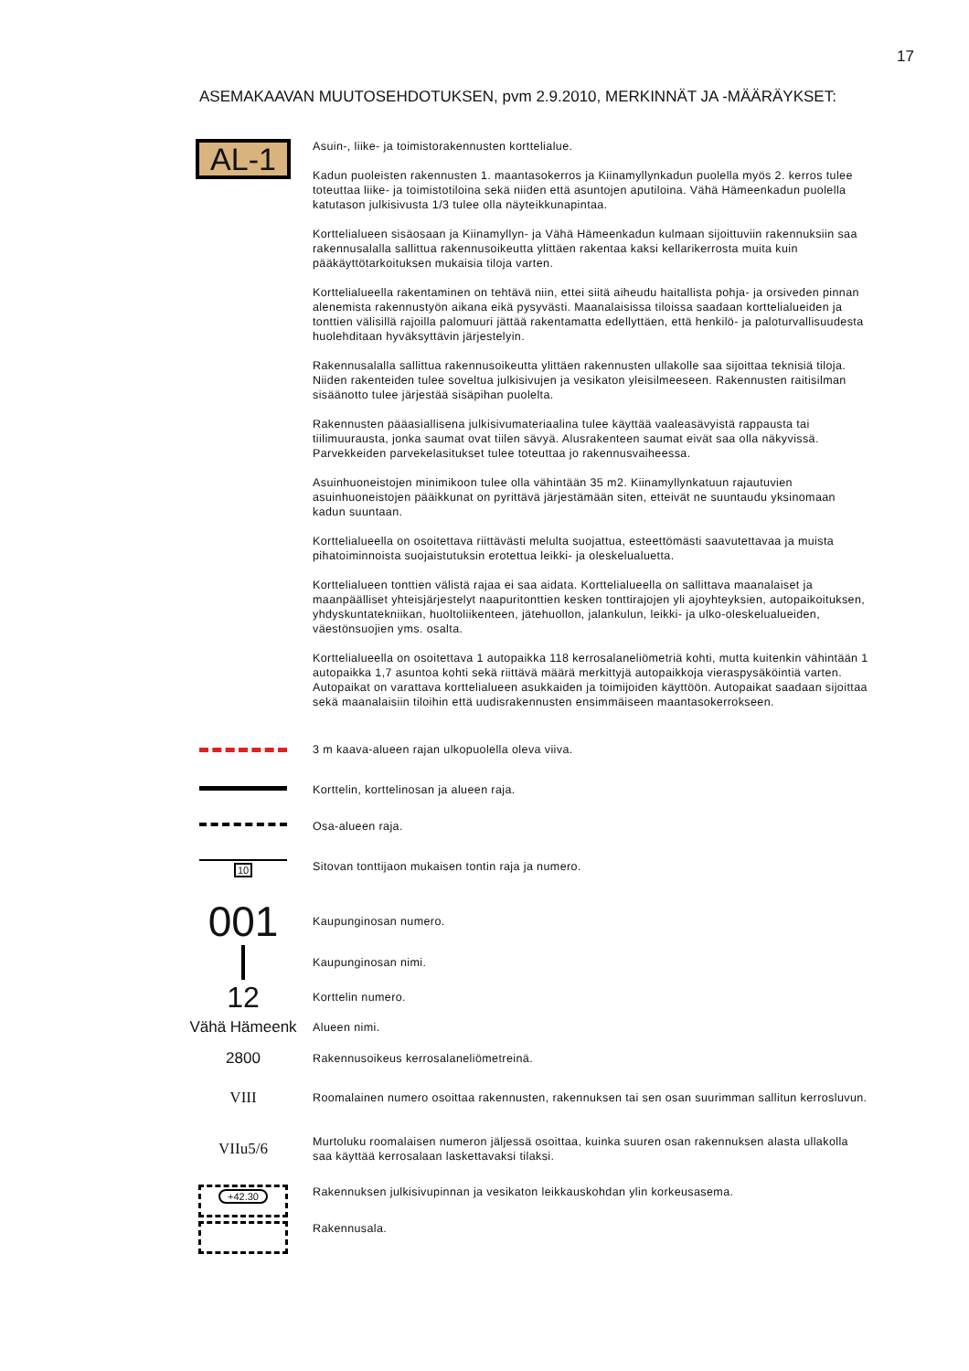17
ASEMAKAAVAN MUUTOSEHDOTUKSEN, pvm 2.9.2010, MERKINNÄT JA -MÄÄRÄYKSET:
AL-1
Asuin-, liike- ja toimistorakennusten korttelialue.
Kadun puoleisten rakennusten 1. maantasokerros ja Kiinamyllynkadun puolella myös 2. kerros tulee toteuttaa liike- ja toimistotiloina sekä niiden että asuntojen aputiloina. Vähä Hämeenkadun puolella katutason julkisivusta 1/3 tulee olla näyteikkunapintaa.
Korttelialueen sisäosaan ja Kiinamyllyn- ja Vähä Hämeenkadun kulmaan sijoittuviin rakennuksiin saa rakennusalalla sallittua rakennusoikeutta ylittäen rakentaa kaksi kellarikerrosta muita kuin pääkäyttötarkoituksen mukaisia tiloja varten.
Korttelialueella rakentaminen on tehtävä niin, ettei siitä aiheudu haitallista pohja- ja orsiveden pinnan alenemista rakennustyön aikana eikä pysyvästi. Maanalaisissa tiloissa saadaan korttelialueiden ja tonttien välisillä rajoilla palomuuri jättää rakentamatta edellyttäen, että henkilö- ja paloturvallisuudesta huolehditaan hyväksyttävin järjestelyin.
Rakennusalalla sallittua rakennusoikeutta ylittäen rakennusten ullakolle saa sijoittaa teknisiä tiloja. Niiden rakenteiden tulee soveltua julkisivujen ja vesikaton yleisilmeeseen. Rakennusten raitisilman sisäänotto tulee järjestää sisäpihan puolelta.
Rakennusten pääasiallisena julkisivumateriaalina tulee käyttää vaaleasävyistä rappausta tai tiilimuurausta, jonka saumat ovat tiilen sävyä. Alusrakenteen saumat eivät saa olla näkyvissä. Parvekkeiden parvekelasitukset tulee toteuttaa jo rakennusvaiheessa.
Asuinhuoneistojen minimikoon tulee olla vähintään 35 m2. Kiinamyllynkatuun rajautuvien asuinhuoneistojen pääikkunat on pyrittävä järjestämään siten, etteivät ne suuntaudu yksinomaan kadun suuntaan.
Korttelialueella on osoitettava riittävästi melulta suojattua, esteettömästi saavutettavaa ja muista pihatoiminnoista suojaistutuksin erotettua leikki- ja oleskelualuetta.
Korttelialueen tonttien välistä rajaa ei saa aidata. Korttelialueella on sallittava maanalaiset ja maanpäälliset yhteisjärjestelyt naapuritonttien kesken tonttirajojen yli ajoyhteyksien, autopaikoituksen, yhdyskuntatekniikan, huoltoliikenteen, jätehuollon, jalankulun, leikki- ja ulko-oleskelualueiden, väestönsuojien yms. osalta.
Korttelialueella on osoitettava 1 autopaikka 118 kerrosalaneliömetriä kohti, mutta kuitenkin vähintään 1 autopaikka 1,7 asuntoa kohti sekä riittävä määrä merkittyjä autopaikkoja vieraspysäköintiä varten. Autopaikat on varattava korttelialueen asukkaiden ja toimijoiden käyttöön. Autopaikat saadaan sijoittaa sekä maanalaisiin tiloihin että uudisrakennusten ensimmäiseen maantasokerrokseen.
3 m kaava-alueen rajan ulkopuolella oleva viiva.
Korttelin, korttelinosan ja alueen raja.
Osa-alueen raja.
10
Sitovan tonttijaon mukaisen tontin raja ja numero.
001
Kaupunginosan numero.
Kaupunginosan nimi.
12
Korttelin numero.
Vähä Hämeenk
Alueen nimi.
2800
Rakennusoikeus kerrosalaneliömetreinä.
VIII
Roomalainen numero osoittaa rakennusten, rakennuksen tai sen osan suurimman sallitun kerrosluvun.
VIIu5/6
Murtoluku roomalaisen numeron jäljessä osoittaa, kuinka suuren osan rakennuksen alasta ullakolla saa käyttää kerrosalaan laskettavaksi tilaksi.
+42.30
Rakennuksen julkisivupinnan ja vesikaton leikkauskohdan ylin korkeusasema.
Rakennusala.